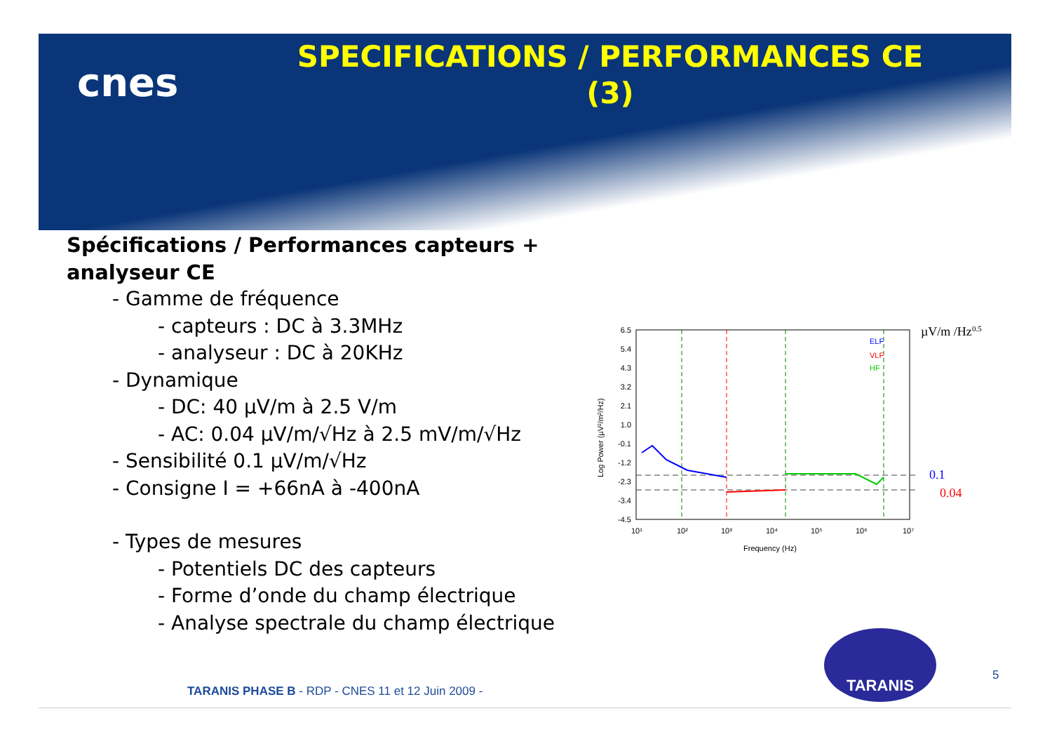cnes
SPECIFICATIONS / PERFORMANCES CE (3)
Spécifications / Performances capteurs + analyseur CE
- Gamme de fréquence
- capteurs : DC à 3.3MHz
- analyseur : DC à 20KHz
- Dynamique
- DC: 40 µV/m à 2.5 V/m
- AC: 0.04 µV/m/√Hz à 2.5 mV/m/√Hz
- Sensibilité 0.1 µV/m/√Hz
- Consigne I = +66nA à -400nA
- Types de mesures
- Potentiels DC des capteurs
- Forme d’onde du champ électrique
- Analyse spectrale du champ électrique
6.5
5.4
4.3
3.2
2.1
1.0
-0.1
-1.2
-2.3
-3.4
-4.5
10¹
10²
10³
10⁴
10⁵
10⁶
10⁷
Frequency (Hz)
Log Power (µV²/m²/Hz)
ELF
VLF
HF
µV/m /Hz0.5
0.1
0.04
TARANIS
5
TARANIS PHASE B - RDP - CNES 11 et 12 Juin 2009 -